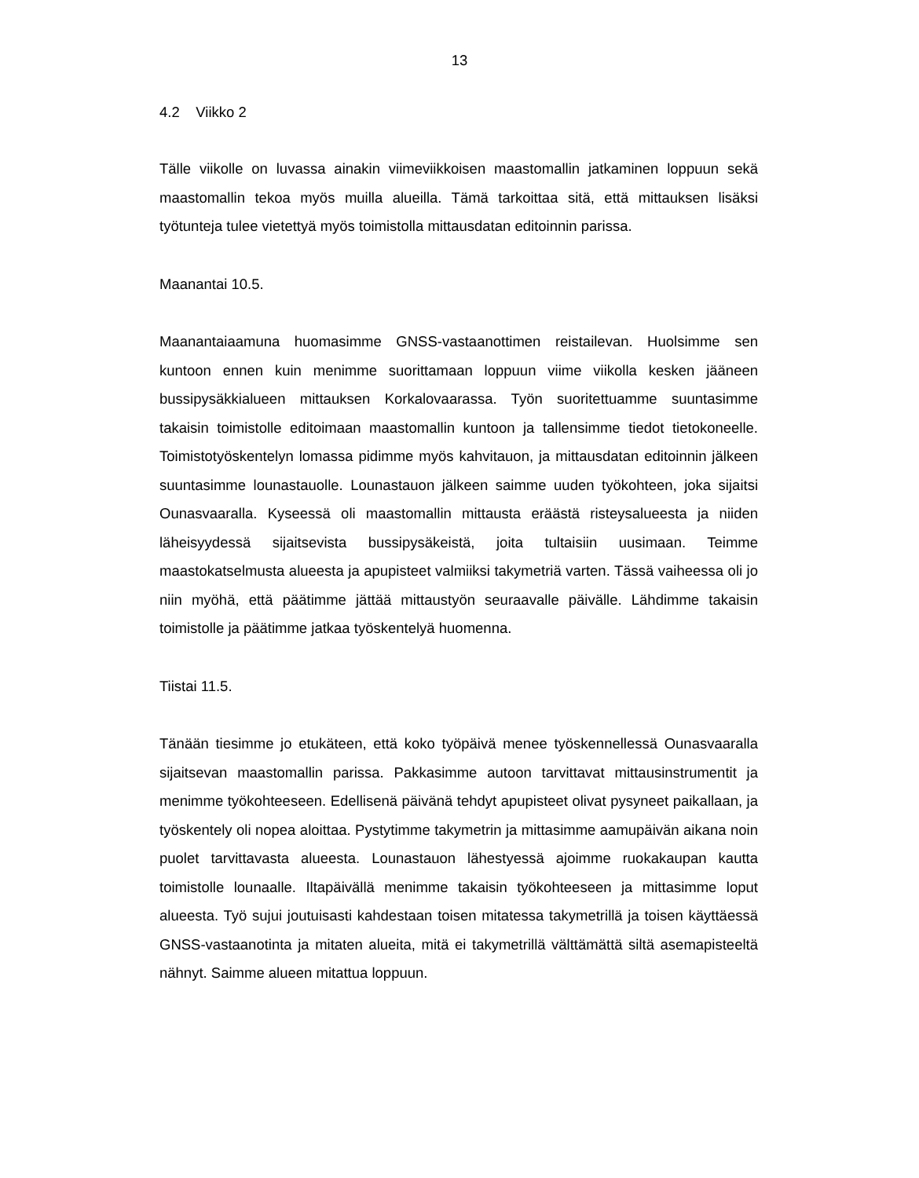13
4.2 Viikko 2
Tälle viikolle on luvassa ainakin viimeviikkoisen maastomallin jatkaminen loppuun sekä maastomallin tekoa myös muilla alueilla. Tämä tarkoittaa sitä, että mittauksen lisäksi työtunteja tulee vietettyä myös toimistolla mittausdatan editoinnin parissa.
Maanantai 10.5.
Maanantaiaamuna huomasimme GNSS-vastaanottimen reistailevan. Huolsimme sen kuntoon ennen kuin menimme suorittamaan loppuun viime viikolla kesken jääneen bussipysäkkialueen mittauksen Korkalovaarassa. Työn suoritettuamme suuntasimme takaisin toimistolle editoimaan maastomallin kuntoon ja tallensimme tiedot tietokoneelle. Toimistotyöskentelyn lomassa pidimme myös kahvitauon, ja mittausdatan editoinnin jälkeen suuntasimme lounastauolle. Lounastauon jälkeen saimme uuden työkohteen, joka sijaitsi Ounasvaaralla. Kyseessä oli maastomallin mittausta eräästä risteysalueesta ja niiden läheisyydessä sijaitsevista bussipysäkeistä, joita tultaisiin uusimaan. Teimme maastokatselmusta alueesta ja apupisteet valmiiksi takymetriä varten. Tässä vaiheessa oli jo niin myöhä, että päätimme jättää mittaustyön seuraavalle päivälle. Lähdimme takaisin toimistolle ja päätimme jatkaa työskentelyä huomenna.
Tiistai 11.5.
Tänään tiesimme jo etukäteen, että koko työpäivä menee työskennellessä Ounasvaaralla sijaitsevan maastomallin parissa. Pakkasimme autoon tarvittavat mittausinstrumentit ja menimme työkohteeseen. Edellisenä päivänä tehdyt apupisteet olivat pysyneet paikallaan, ja työskentely oli nopea aloittaa. Pystytimme takymetrin ja mittasimme aamupäivän aikana noin puolet tarvittavasta alueesta. Lounastauon lähestyessä ajoimme ruokakaupan kautta toimistolle lounaalle. Iltapäivällä menimme takaisin työkohteeseen ja mittasimme loput alueesta. Työ sujui joutuisasti kahdestaan toisen mitatessa takymetrillä ja toisen käyttäessä GNSS-vastaanotinta ja mitaten alueita, mitä ei takymetrillä välttämättä siltä asemapisteeltä nähnyt. Saimme alueen mitattua loppuun.